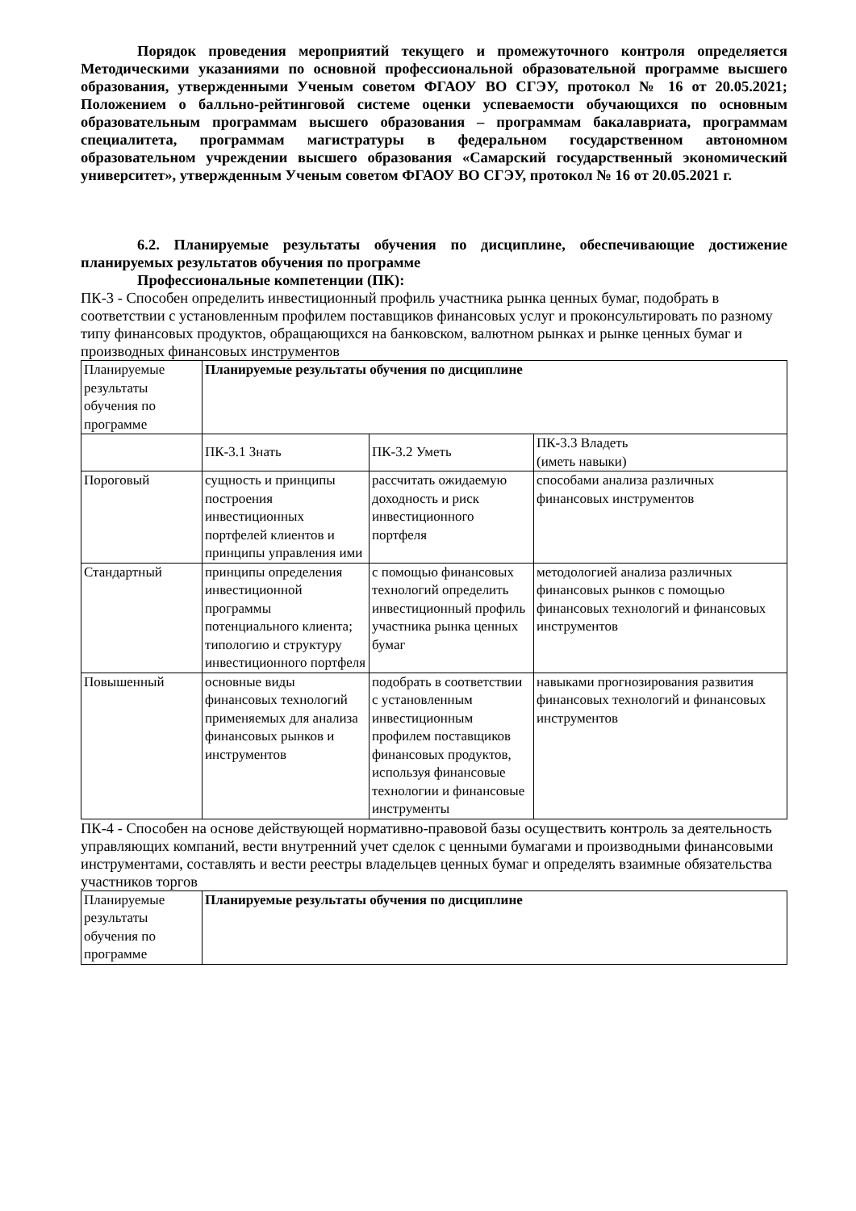Порядок проведения мероприятий текущего и промежуточного контроля определяется Методическими указаниями по основной профессиональной образовательной программе высшего образования, утвержденными Ученым советом ФГАОУ ВО СГЭУ, протокол № 16 от 20.05.2021; Положением о балльно-рейтинговой системе оценки успеваемости обучающихся по основным образовательным программам высшего образования – программам бакалавриата, программам специалитета, программам магистратуры в федеральном государственном автономном образовательном учреждении высшего образования «Самарский государственный экономический университет», утвержденным Ученым советом ФГАОУ ВО СГЭУ, протокол № 16 от 20.05.2021 г.
6.2. Планируемые результаты обучения по дисциплине, обеспечивающие достижение планируемых результатов обучения по программе
Профессиональные компетенции (ПК):
ПК-3 - Способен определить инвестиционный профиль участника рынка ценных бумаг, подобрать в соответствии с установленным профилем поставщиков финансовых услуг и проконсультировать по разному типу финансовых продуктов, обращающихся на банковском, валютном рынках и рынке ценных бумаг и производных финансовых инструментов
| Планируемые результаты обучения по программе | Планируемые результаты обучения по дисциплине | | |
| | ПК-3.1 Знать | ПК-3.2 Уметь | ПК-3.3 Владеть (иметь навыки) |
| Пороговый | сущность и принципы построения инвестиционных портфелей клиентов и принципы управления ими | рассчитать ожидаемую доходность и риск инвестиционного портфеля | способами анализа различных финансовых инструментов |
| Стандартный | принципы определения инвестиционной программы потенциального клиента; типологию и структуру инвестиционного портфеля | с помощью финансовых технологий определить инвестиционный профиль участника рынка ценных бумаг | методологией анализа различных финансовых рынков с помощью финансовых технологий и финансовых инструментов |
| Повышенный | основные виды финансовых технологий применяемых для анализа финансовых рынков и инструментов | подобрать в соответствии с установленным инвестиционным профилем поставщиков финансовых продуктов, используя финансовые технологии и финансовые инструменты | навыками прогнозирования развития финансовых технологий и финансовых инструментов |
ПК-4 - Способен на основе действующей нормативно-правовой базы осуществить контроль за деятельность управляющих компаний, вести внутренний учет сделок с ценными бумагами и производными финансовыми инструментами, составлять и вести реестры владельцев ценных бумаг и определять взаимные обязательства участников торгов
| Планируемые результаты обучения по программе | Планируемые результаты обучения по дисциплине |